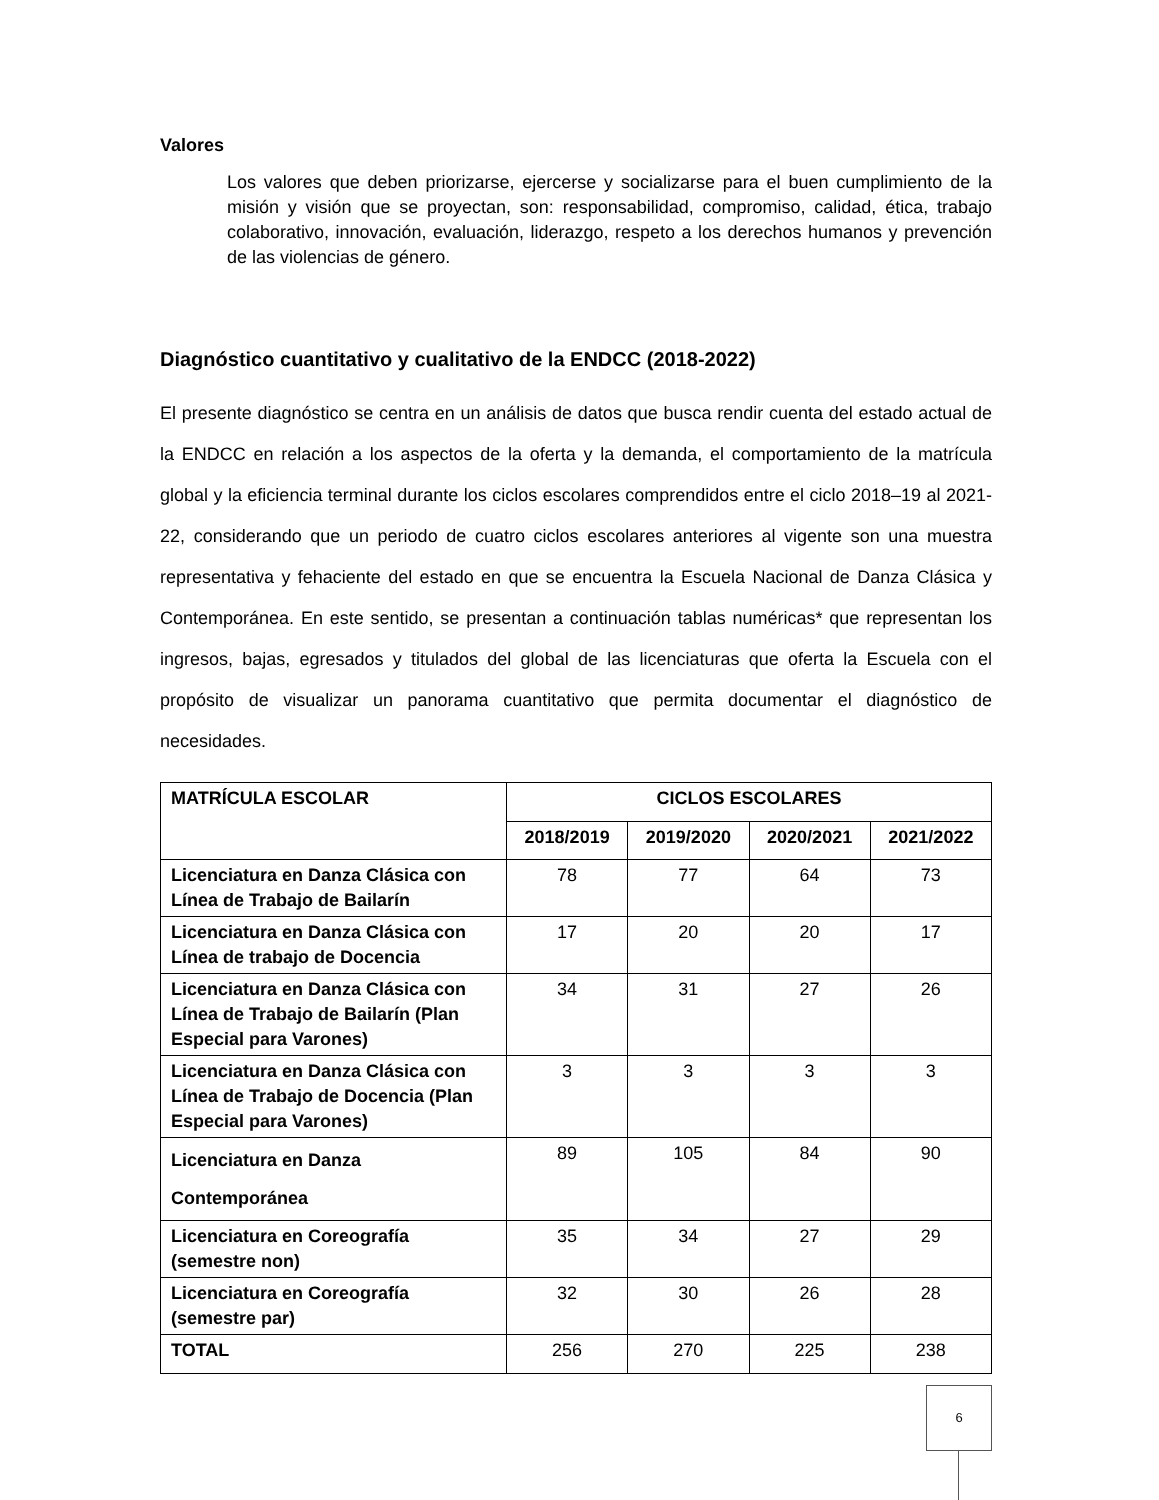Valores
Los valores que deben priorizarse, ejercerse y socializarse para el buen cumplimiento de la misión y visión que se proyectan, son: responsabilidad, compromiso, calidad, ética, trabajo colaborativo, innovación, evaluación, liderazgo, respeto a los derechos humanos y prevención de las violencias de género.
Diagnóstico cuantitativo y cualitativo de la ENDCC (2018-2022)
El presente diagnóstico se centra en un análisis de datos que busca rendir cuenta del estado actual de la ENDCC en relación a los aspectos de la oferta y la demanda, el comportamiento de la matrícula global y la eficiencia terminal durante los ciclos escolares comprendidos entre el ciclo 2018–19 al 2021-22, considerando que un periodo de cuatro ciclos escolares anteriores al vigente son una muestra representativa y fehaciente del estado en que se encuentra la Escuela Nacional de Danza Clásica y Contemporánea. En este sentido, se presentan a continuación tablas numéricas* que representan los ingresos, bajas, egresados y titulados del global de las licenciaturas que oferta la Escuela con el propósito de visualizar un panorama cuantitativo que permita documentar el diagnóstico de necesidades.
| MATRÍCULA ESCOLAR | CICLOS ESCOLARES | | | |
| --- | --- | --- | --- | --- |
| | 2018/2019 | 2019/2020 | 2020/2021 | 2021/2022 |
| Licenciatura en Danza Clásica con Línea de Trabajo de Bailarín | 78 | 77 | 64 | 73 |
| Licenciatura en Danza Clásica con Línea de trabajo de Docencia | 17 | 20 | 20 | 17 |
| Licenciatura en Danza Clásica con Línea de Trabajo de Bailarín (Plan Especial para Varones) | 34 | 31 | 27 | 26 |
| Licenciatura en Danza Clásica con Línea de Trabajo de Docencia (Plan Especial para Varones) | 3 | 3 | 3 | 3 |
| Licenciatura en Danza Contemporánea | 89 | 105 | 84 | 90 |
| Licenciatura en Coreografía (semestre non) | 35 | 34 | 27 | 29 |
| Licenciatura en Coreografía (semestre par) | 32 | 30 | 26 | 28 |
| TOTAL | 256 | 270 | 225 | 238 |
6